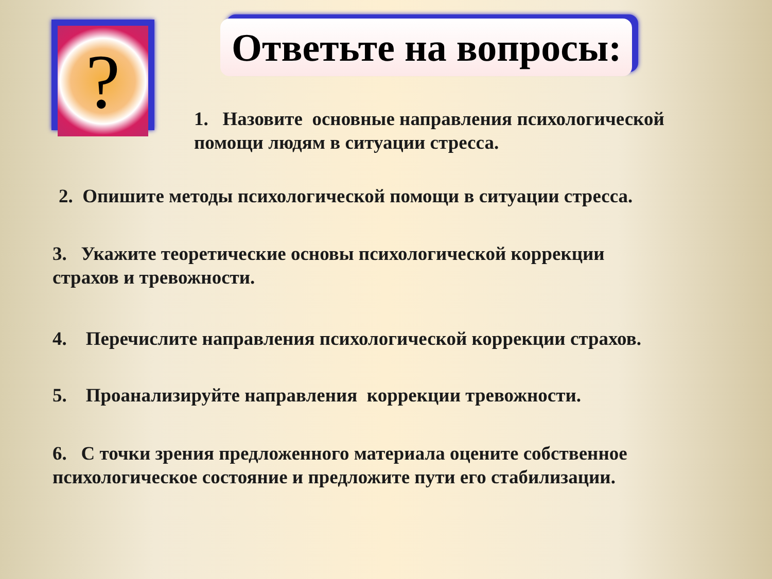?
Ответьте на вопросы:
1. Назовите основные направления психологической
помощи людям в ситуации стресса.
2. Опишите методы психологической помощи в ситуации стресса.
3. Укажите теоретические основы психологической коррекции
страхов и тревожности.
4. Перечислите направления психологической коррекции страхов.
5. Проанализируйте направления коррекции тревожности.
6. С точки зрения предложенного материала оцените собственное
психологическое состояние и предложите пути его стабилизации.